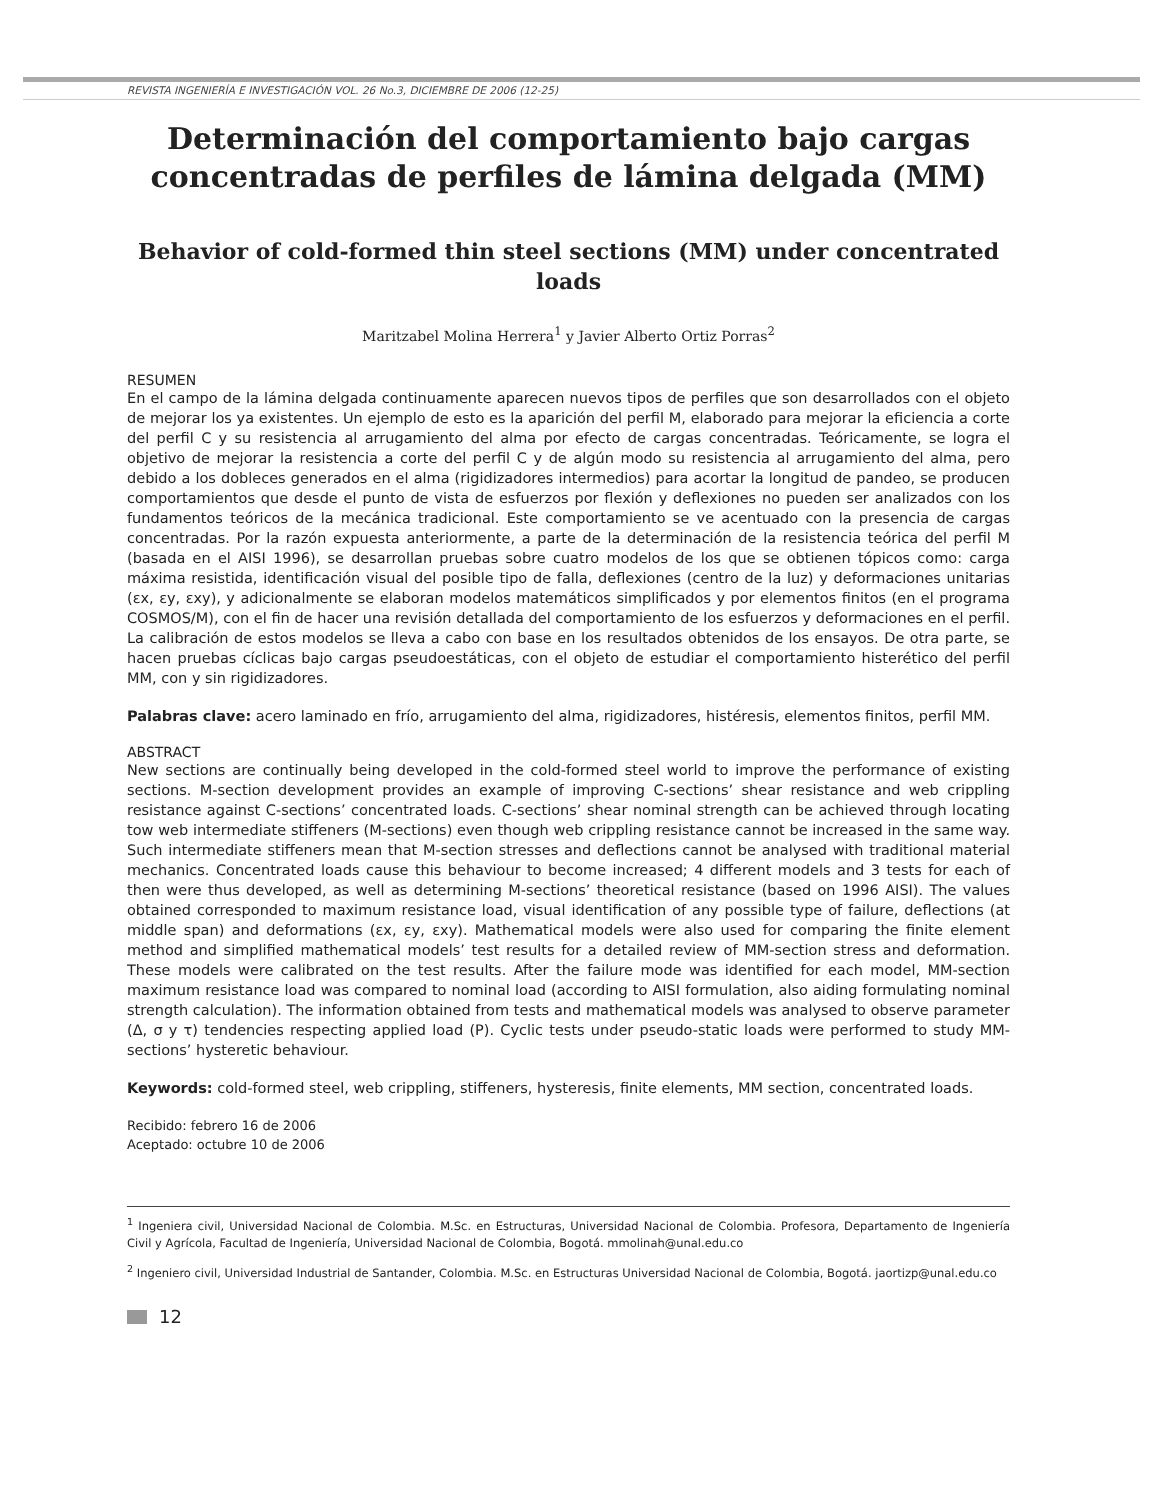REVISTA INGENIERÍA E INVESTIGACIÓN VOL. 26 No.3, DICIEMBRE DE 2006 (12-25)
Determinación del comportamiento bajo cargas concentradas de perfiles de lámina delgada (MM)
Behavior of cold-formed thin steel sections (MM) under concentrated loads
Maritzabel Molina Herrera<sup>1</sup> y Javier Alberto Ortiz Porras<sup>2</sup>
RESUMEN
En el campo de la lámina delgada continuamente aparecen nuevos tipos de perfiles que son desarrollados con el objeto de mejorar los ya existentes. Un ejemplo de esto es la aparición del perfil M, elaborado para mejorar la eficiencia a corte del perfil C y su resistencia al arrugamiento del alma por efecto de cargas concentradas. Teóricamente, se logra el objetivo de mejorar la resistencia a corte del perfil C y de algún modo su resistencia al arrugamiento del alma, pero debido a los dobleces generados en el alma (rigidizadores intermedios) para acortar la longitud de pandeo, se producen comportamientos que desde el punto de vista de esfuerzos por flexión y deflexiones no pueden ser analizados con los fundamentos teóricos de la mecánica tradicional. Este comportamiento se ve acentuado con la presencia de cargas concentradas. Por la razón expuesta anteriormente, a parte de la determinación de la resistencia teórica del perfil M (basada en el AISI 1996), se desarrollan pruebas sobre cuatro modelos de los que se obtienen tópicos como: carga máxima resistida, identificación visual del posible tipo de falla, deflexiones (centro de la luz) y deformaciones unitarias (εx, εy, εxy), y adicionalmente se elaboran modelos matemáticos simplificados y por elementos finitos (en el programa COSMOS/M), con el fin de hacer una revisión detallada del comportamiento de los esfuerzos y deformaciones en el perfil. La calibración de estos modelos se lleva a cabo con base en los resultados obtenidos de los ensayos. De otra parte, se hacen pruebas cíclicas bajo cargas pseudoestáticas, con el objeto de estudiar el comportamiento histerético del perfil MM, con y sin rigidizadores.
Palabras clave: acero laminado en frío, arrugamiento del alma, rigidizadores, histéresis, elementos finitos, perfil MM.
ABSTRACT
New sections are continually being developed in the cold-formed steel world to improve the performance of existing sections. M-section development provides an example of improving C-sections’ shear resistance and web crippling resistance against C-sections’ concentrated loads. C-sections’ shear nominal strength can be achieved through locating tow web intermediate stiffeners (M-sections) even though web crippling resistance cannot be increased in the same way. Such intermediate stiffeners mean that M-section stresses and deflections cannot be analysed with traditional material mechanics. Concentrated loads cause this behaviour to become increased; 4 different models and 3 tests for each of then were thus developed, as well as determining M-sections’ theoretical resistance (based on 1996 AISI). The values obtained corresponded to maximum resistance load, visual identification of any possible type of failure, deflections (at middle span) and deformations (εx, εy, εxy). Mathematical models were also used for comparing the finite element method and simplified mathematical models’ test results for a detailed review of MM-section stress and deformation. These models were calibrated on the test results. After the failure mode was identified for each model, MM-section maximum resistance load was compared to nominal load (according to AISI formulation, also aiding formulating nominal strength calculation). The information obtained from tests and mathematical models was analysed to observe parameter (Δ, σ y τ) tendencies respecting applied load (P). Cyclic tests under pseudo-static loads were performed to study MM-sections’ hysteretic behaviour.
Keywords: cold-formed steel, web crippling, stiffeners, hysteresis, finite elements, MM section, concentrated loads.
Recibido: febrero 16 de 2006
Aceptado: octubre 10 de 2006
<sup>1</sup> Ingeniera civil, Universidad Nacional de Colombia. M.Sc. en Estructuras, Universidad Nacional de Colombia. Profesora, Departamento de Ingeniería Civil y Agrícola, Facultad de Ingeniería, Universidad Nacional de Colombia, Bogotá. mmolinah@unal.edu.co
<sup>2</sup> Ingeniero civil, Universidad Industrial de Santander, Colombia. M.Sc. en Estructuras Universidad Nacional de Colombia, Bogotá. jaortizp@unal.edu.co
12